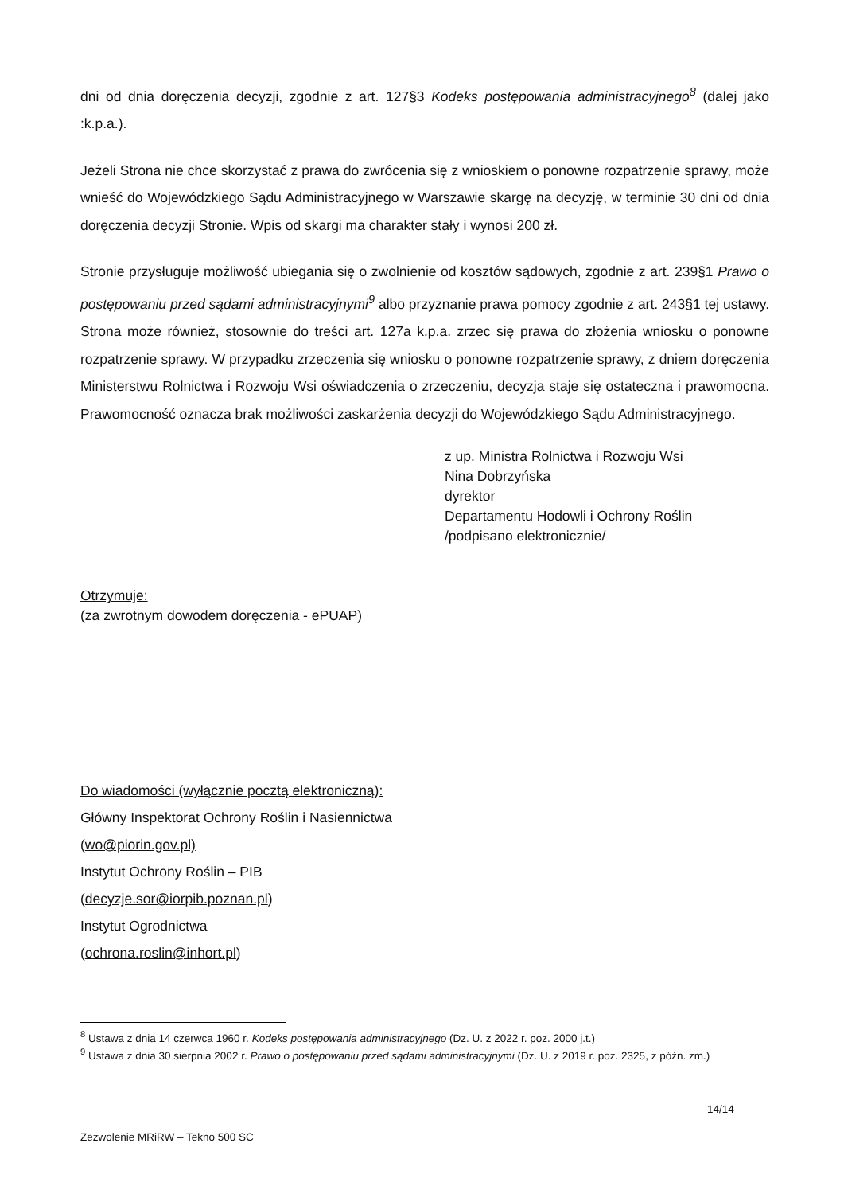dni od dnia doręczenia decyzji, zgodnie z art. 127§3 Kodeks postępowania administracyjnego<sup>8</sup> (dalej jako :k.p.a.).
Jeżeli Strona nie chce skorzystać z prawa do zwrócenia się z wnioskiem o ponowne rozpatrzenie sprawy, może wnieść do Wojewódzkiego Sądu Administracyjnego w Warszawie skargę na decyzję, w terminie 30 dni od dnia doręczenia decyzji Stronie. Wpis od skargi ma charakter stały i wynosi 200 zł.
Stronie przysługuje możliwość ubiegania się o zwolnienie od kosztów sądowych, zgodnie z art. 239§1 Prawo o postępowaniu przed sądami administracyjnymi<sup>9</sup> albo przyznanie prawa pomocy zgodnie z art. 243§1 tej ustawy. Strona może również, stosownie do treści art. 127a k.p.a. zrzec się prawa do złożenia wniosku o ponowne rozpatrzenie sprawy. W przypadku zrzeczenia się wniosku o ponowne rozpatrzenie sprawy, z dniem doręczenia Ministerstwu Rolnictwa i Rozwoju Wsi oświadczenia o zrzeczeniu, decyzja staje się ostateczna i prawomocna. Prawomocność oznacza brak możliwości zaskarżenia decyzji do Wojewódzkiego Sądu Administracyjnego.
z up. Ministra Rolnictwa i Rozwoju Wsi
Nina Dobrzyńska
dyrektor
Departamentu Hodowli i Ochrony Roślin
/podpisano elektronicznie/
Otrzymuje:
(za zwrotnym dowodem doręczenia - ePUAP)
Do wiadomości (wyłącznie pocztą elektroniczną):
Główny Inspektorat Ochrony Roślin i Nasiennictwa
(wo@piorin.gov.pl)
Instytut Ochrony Roślin – PIB
(decyzje.sor@iorpib.poznan.pl)
Instytut Ogrodnictwa
(ochrona.roslin@inhort.pl)
<sup>8</sup> Ustawa z dnia 14 czerwca 1960 r. Kodeks postępowania administracyjnego (Dz. U. z 2022 r. poz. 2000 j.t.)
<sup>9</sup> Ustawa z dnia 30 sierpnia 2002 r. Prawo o postępowaniu przed sądami administracyjnymi (Dz. U. z 2019 r. poz. 2325, z późn. zm.)
14/14
Zezwolenie MRiRW – Tekno 500 SC